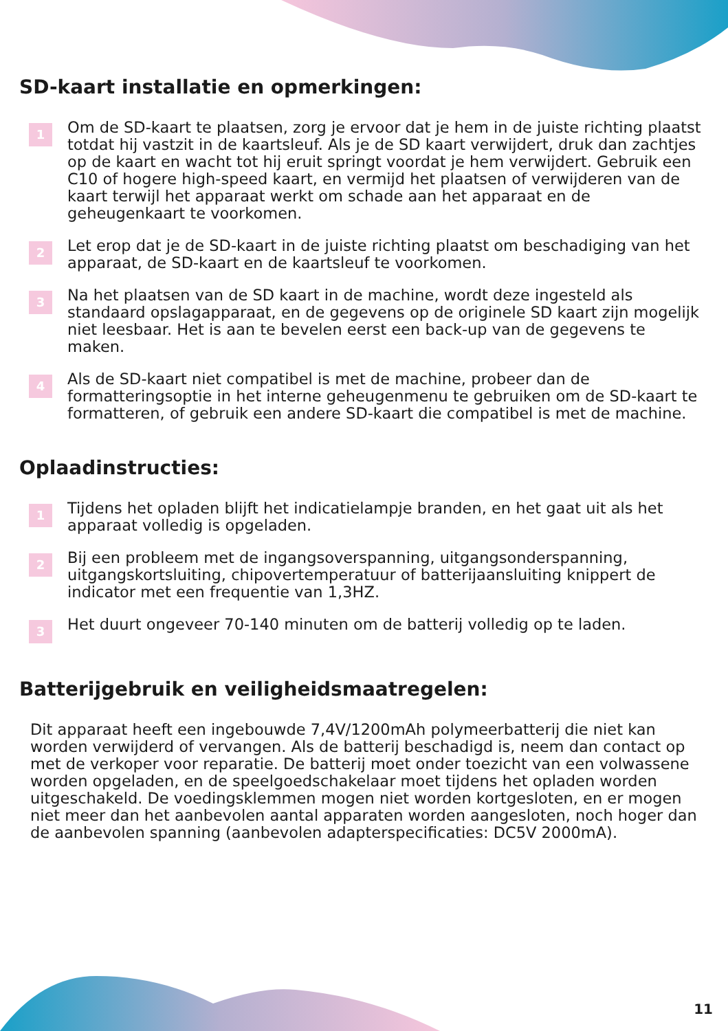SD-kaart installatie en opmerkingen:
1
Om de SD-kaart te plaatsen, zorg je ervoor dat je hem in de juiste richting plaatst totdat hij vastzit in de kaartsleuf. Als je de SD kaart verwijdert, druk dan zachtjes op de kaart en wacht tot hij eruit springt voordat je hem verwijdert. Gebruik een C10 of hogere high-speed kaart, en vermijd het plaatsen of verwijderen van de kaart terwijl het apparaat werkt om schade aan het apparaat en de geheugenkaart te voorkomen.
2
Let erop dat je de SD-kaart in de juiste richting plaatst om beschadiging van het apparaat, de SD-kaart en de kaartsleuf te voorkomen.
3
Na het plaatsen van de SD kaart in de machine, wordt deze ingesteld als standaard opslagapparaat, en de gegevens op de originele SD kaart zijn mogelijk niet leesbaar. Het is aan te bevelen eerst een back-up van de gegevens te maken.
4
Als de SD-kaart niet compatibel is met de machine, probeer dan de formatteringsoptie in het interne geheugenmenu te gebruiken om de SD-kaart te formatteren, of gebruik een andere SD-kaart die compatibel is met de machine.
Oplaadinstructies:
1
Tijdens het opladen blijft het indicatielampje branden, en het gaat uit als het apparaat volledig is opgeladen.
2
Bij een probleem met de ingangsoverspanning, uitgangsonderspanning, uitgangskortsluiting, chipovertemperatuur of batterijaansluiting knippert de indicator met een frequentie van 1,3HZ.
3
Het duurt ongeveer 70-140 minuten om de batterij volledig op te laden.
Batterijgebruik en veiligheidsmaatregelen:
Dit apparaat heeft een ingebouwde 7,4V/1200mAh polymeerbatterij die niet kan worden verwijderd of vervangen. Als de batterij beschadigd is, neem dan contact op met de verkoper voor reparatie. De batterij moet onder toezicht van een volwassene worden opgeladen, en de speelgoedschakelaar moet tijdens het opladen worden uitgeschakeld. De voedingsklemmen mogen niet worden kortgesloten, en er mogen niet meer dan het aanbevolen aantal apparaten worden aangesloten, noch hoger dan de aanbevolen spanning (aanbevolen adapterspecificaties: DC5V 2000mA).
11